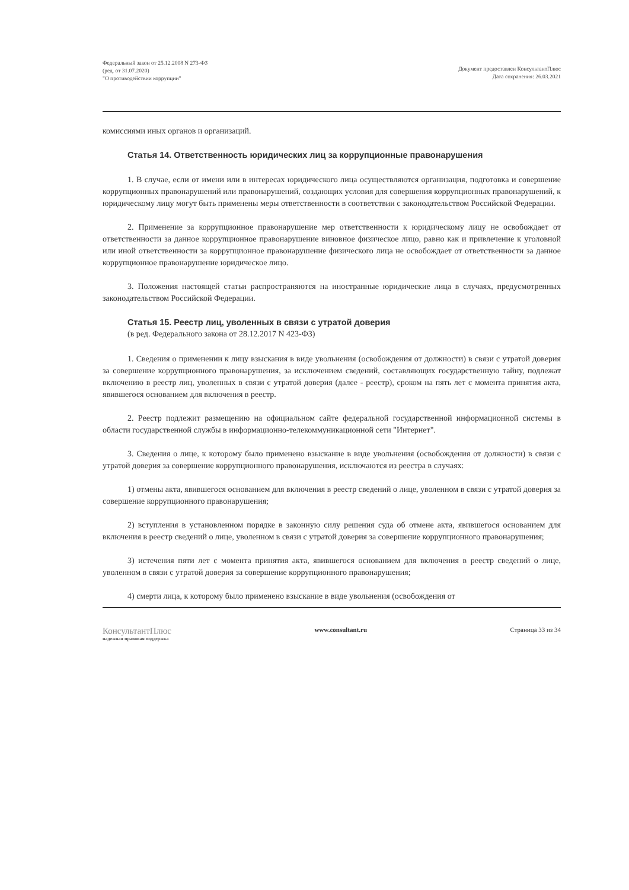Федеральный закон от 25.12.2008 N 273-ФЗ
(ред. от 31.07.2020)
"О противодействии коррупции"
Документ предоставлен КонсультантПлюс
Дата сохранения: 26.03.2021
комиссиями иных органов и организаций.
Статья 14. Ответственность юридических лиц за коррупционные правонарушения
1. В случае, если от имени или в интересах юридического лица осуществляются организация, подготовка и совершение коррупционных правонарушений или правонарушений, создающих условия для совершения коррупционных правонарушений, к юридическому лицу могут быть применены меры ответственности в соответствии с законодательством Российской Федерации.
2. Применение за коррупционное правонарушение мер ответственности к юридическому лицу не освобождает от ответственности за данное коррупционное правонарушение виновное физическое лицо, равно как и привлечение к уголовной или иной ответственности за коррупционное правонарушение физического лица не освобождает от ответственности за данное коррупционное правонарушение юридическое лицо.
3. Положения настоящей статьи распространяются на иностранные юридические лица в случаях, предусмотренных законодательством Российской Федерации.
Статья 15. Реестр лиц, уволенных в связи с утратой доверия
(в ред. Федерального закона от 28.12.2017 N 423-ФЗ)
1. Сведения о применении к лицу взыскания в виде увольнения (освобождения от должности) в связи с утратой доверия за совершение коррупционного правонарушения, за исключением сведений, составляющих государственную тайну, подлежат включению в реестр лиц, уволенных в связи с утратой доверия (далее - реестр), сроком на пять лет с момента принятия акта, явившегося основанием для включения в реестр.
2. Реестр подлежит размещению на официальном сайте федеральной государственной информационной системы в области государственной службы в информационно-телекоммуникационной сети "Интернет".
3. Сведения о лице, к которому было применено взыскание в виде увольнения (освобождения от должности) в связи с утратой доверия за совершение коррупционного правонарушения, исключаются из реестра в случаях:
1) отмены акта, явившегося основанием для включения в реестр сведений о лице, уволенном в связи с утратой доверия за совершение коррупционного правонарушения;
2) вступления в установленном порядке в законную силу решения суда об отмене акта, явившегося основанием для включения в реестр сведений о лице, уволенном в связи с утратой доверия за совершение коррупционного правонарушения;
3) истечения пяти лет с момента принятия акта, явившегося основанием для включения в реестр сведений о лице, уволенном в связи с утратой доверия за совершение коррупционного правонарушения;
4) смерти лица, к которому было применено взыскание в виде увольнения (освобождения от
КонсультантПлюс
надежная правовая поддержка
www.consultant.ru Страница 33 из 34